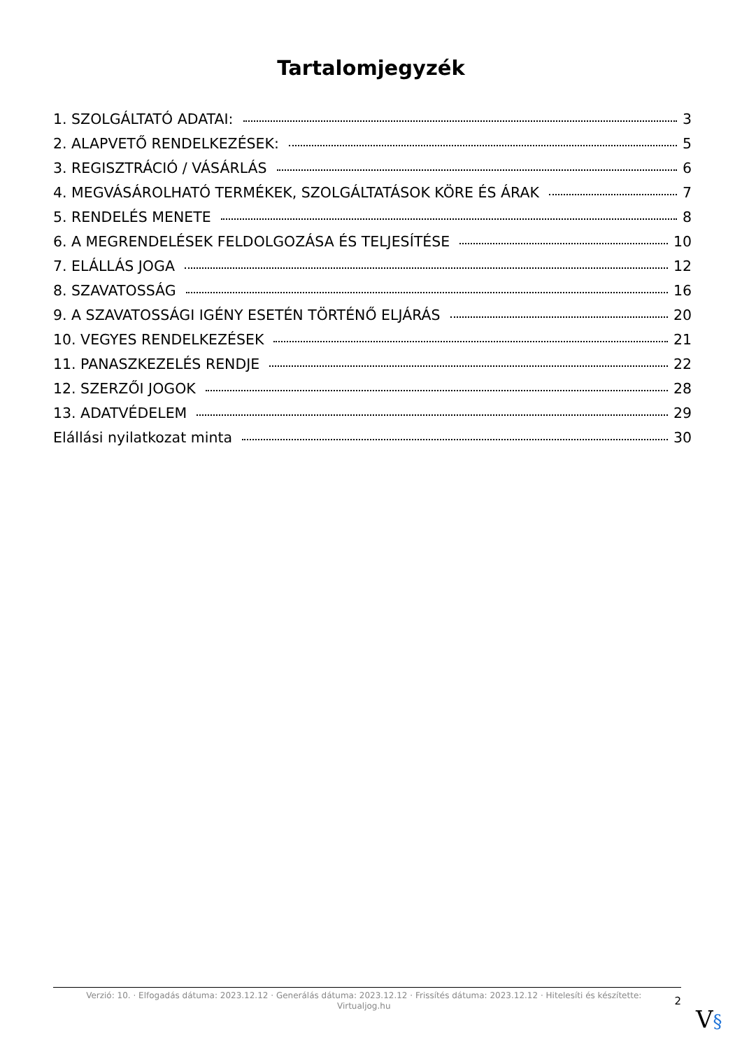Tartalomjegyzék
1. SZOLGÁLTATÓ ADATAI: 3
2. ALAPVETŐ RENDELKEZÉSEK: 5
3. REGISZTRÁCIÓ / VÁSÁRLÁS 6
4. MEGVÁSÁROLHATÓ TERMÉKEK, SZOLGÁLTATÁSOK KÖRE ÉS ÁRAK 7
5. RENDELÉS MENETE 8
6. A MEGRENDELÉSEK FELDOLGOZÁSA ÉS TELJESÍTÉSE 10
7. ELÁLLÁS JOGA 12
8. SZAVATOSSÁG 16
9. A SZAVATOSSÁGI IGÉNY ESETÉN TÖRTÉNŐ ELJÁRÁS 20
10. VEGYES RENDELKEZÉSEK 21
11. PANASZKEZELÉS RENDJE 22
12. SZERZŐI JOGOK 28
13. ADATVÉDELEM 29
Elállási nyilatkozat minta 30
Verzió: 10. · Elfogadás dátuma: 2023.12.12 · Generálás dátuma: 2023.12.12 · Frissítés dátuma: 2023.12.12 · Hitelesíti és készítette:
Virtualjog.hu
2
V§